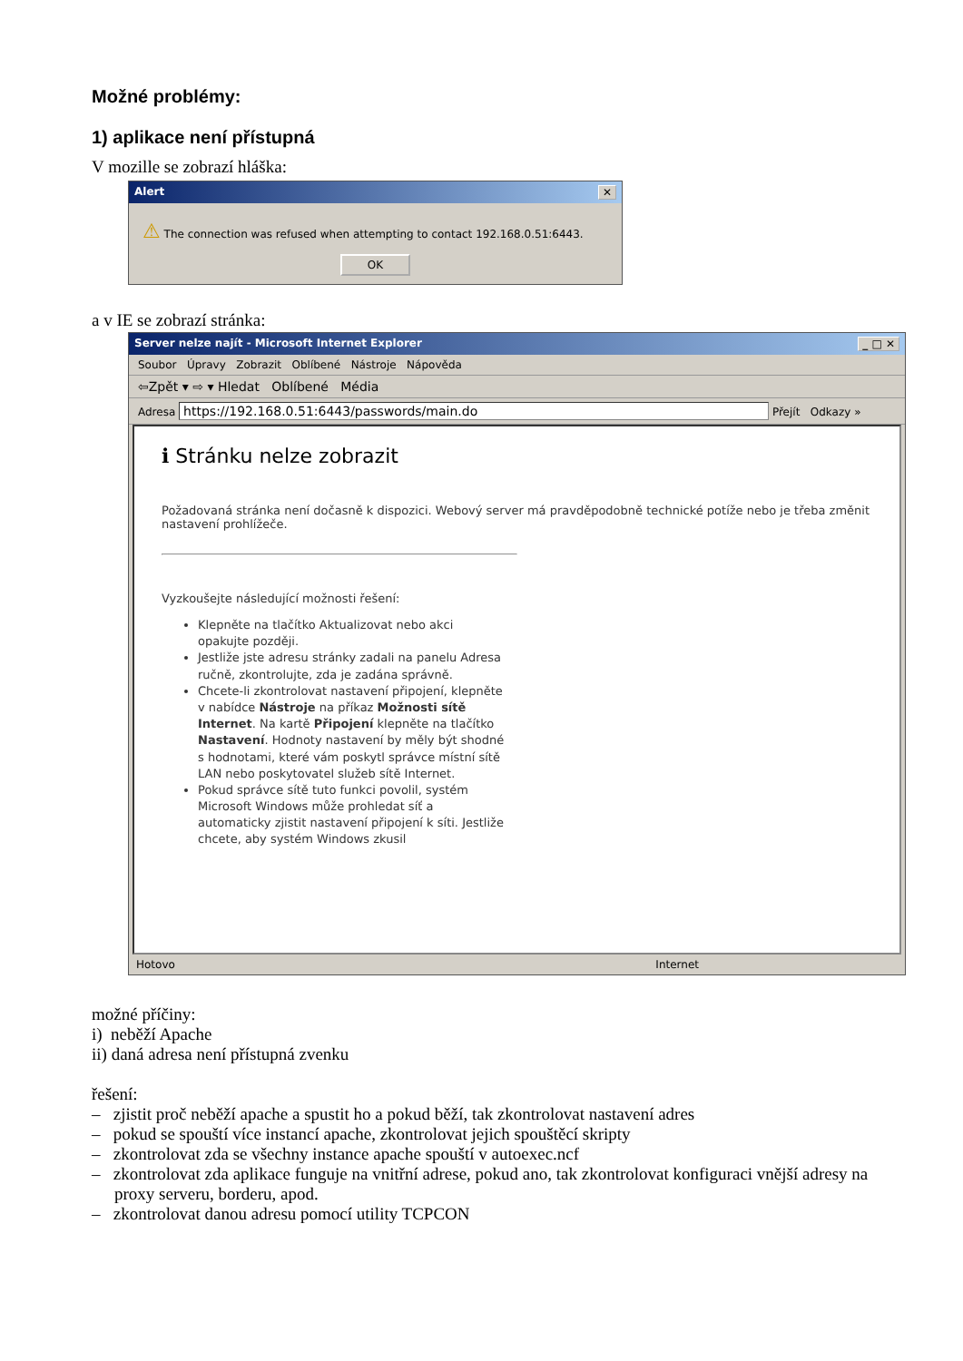Možné problémy:
1) aplikace není přístupná
V mozille se zobrazí hláška:
Alert ✕
⚠ The connection was refused when attempting to contact 192.168.0.51:6443.
OK
a v IE se zobrazí stránka:
Server nelze najít - Microsoft Internet Explorer _ □ ✕
Soubor Úpravy Zobrazit Oblíbené Nástroje Nápověda
⇦Zpět ▾ ⇨ ▾ Hledat Oblíbené Média
Adresa https://192.168.0.51:6443/passwords/main.do Přejít Odkazy »
ℹ Stránku nelze zobrazit
Požadovaná stránka není dočasně k dispozici. Webový server má pravděpodobně technické potíže nebo je třeba změnit nastavení prohlížeče.
Vyzkoušejte následující možnosti řešení:
Klepněte na tlačítko Aktualizovat nebo akci opakujte později.
Jestliže jste adresu stránky zadali na panelu Adresa ručně, zkontrolujte, zda je zadána správně.
Chcete-li zkontrolovat nastavení připojení, klepněte v nabídce Nástroje na příkaz Možnosti sítě Internet. Na kartě Připojení klepněte na tlačítko Nastavení. Hodnoty nastavení by měly být shodné s hodnotami, které vám poskytl správce místní sítě LAN nebo poskytovatel služeb sítě Internet.
Pokud správce sítě tuto funkci povolil, systém Microsoft Windows může prohledat síť a automaticky zjistit nastavení připojení k síti. Jestliže chcete, aby systém Windows zkusil
Hotovo Internet
možné příčiny:
i) neběží Apache
ii) daná adresa není přístupná zvenku
řešení:
– zjistit proč neběží apache a spustit ho a pokud běží, tak zkontrolovat nastavení adres
– pokud se spouští více instancí apache, zkontrolovat jejich spouštěcí skripty
– zkontrolovat zda se všechny instance apache spouští v autoexec.ncf
– zkontrolovat zda aplikace funguje na vnitřní adrese, pokud ano, tak zkontrolovat konfiguraci vnější adresy na proxy serveru, borderu, apod.
– zkontrolovat danou adresu pomocí utility TCPCON